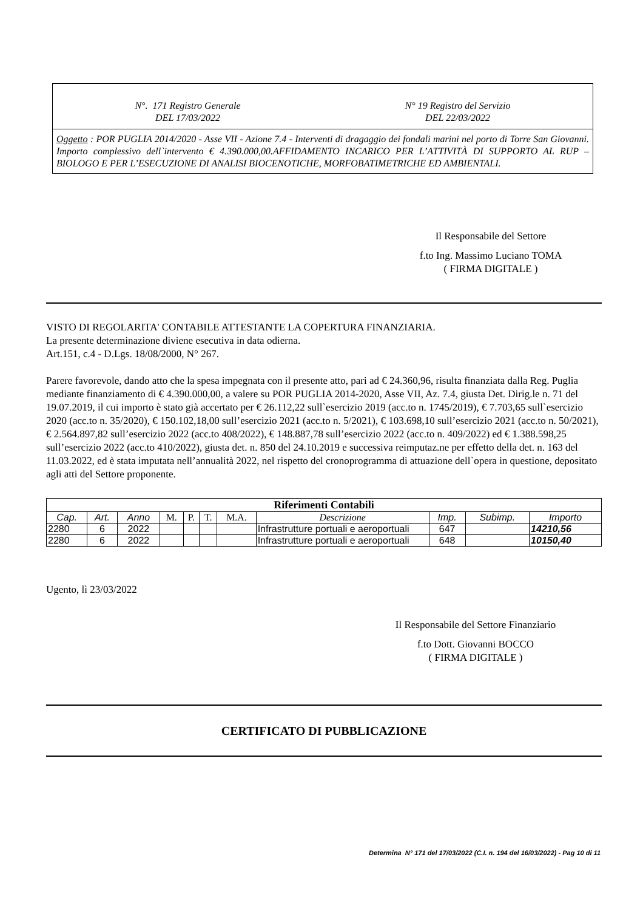N°. 171 Registro Generale
DEL 17/03/2022
N° 19 Registro del Servizio
DEL 22/03/2022
Oggetto : POR PUGLIA 2014/2020 - Asse VII - Azione 7.4 - Interventi di dragaggio dei fondali marini nel porto di Torre San Giovanni. Importo complessivo dell`intervento € 4.390.000,00.AFFIDAMENTO INCARICO PER L’ATTIVITÀ DI SUPPORTO AL RUP – BIOLOGO E PER L’ESECUZIONE DI ANALISI BIOCENOTICHE, MORFOBATIMETRICHE ED AMBIENTALI.
Il Responsabile del Settore
f.to Ing. Massimo Luciano TOMA
( FIRMA DIGITALE )
VISTO DI REGOLARITA' CONTABILE ATTESTANTE LA COPERTURA FINANZIARIA.
La presente determinazione diviene esecutiva in data odierna.
Art.151, c.4 - D.Lgs. 18/08/2000, N° 267.
Parere favorevole, dando atto che la spesa impegnata con il presente atto, pari ad € 24.360,96, risulta finanziata dalla Reg. Puglia mediante finanziamento di € 4.390.000,00, a valere su POR PUGLIA 2014-2020, Asse VII, Az. 7.4, giusta Det. Dirig.le n. 71 del 19.07.2019, il cui importo è stato già accertato per € 26.112,22 sull`esercizio 2019 (acc.to n. 1745/2019), € 7.703,65 sull`esercizio 2020 (acc.to n. 35/2020), € 150.102,18,00 sull’esercizio 2021 (acc.to n. 5/2021), € 103.698,10 sull’esercizio 2021 (acc.to n. 50/2021), € 2.564.897,82 sull’esercizio 2022 (acc.to 408/2022), € 148.887,78 sull’esercizio 2022 (acc.to n. 409/2022) ed € 1.388.598,25 sull’esercizio 2022 (acc.to 410/2022), giusta det. n. 850 del 24.10.2019 e successiva reimputaz.ne per effetto della det. n. 163 del 11.03.2022, ed è stata imputata nell’annualità 2022, nel rispetto del cronoprogramma di attuazione dell`opera in questione, depositato agli atti del Settore proponente.
| Riferimenti Contabili | | | | | | | | | | |
| --- | --- | --- | --- | --- | --- | --- | --- | --- | --- | --- |
| Cap. | Art. | Anno | M. | P. | T. | M.A. | Descrizione | Imp. | Subimp. | Importo |
| 2280 | 6 | 2022 | | | | | Infrastrutture portuali e aeroportuali | 647 | | 14210,56 |
| 2280 | 6 | 2022 | | | | | Infrastrutture portuali e aeroportuali | 648 | | 10150,40 |
Ugento, lì 23/03/2022
Il Responsabile del Settore Finanziario
f.to Dott. Giovanni BOCCO
( FIRMA DIGITALE )
CERTIFICATO DI PUBBLICAZIONE
Determina N° 171 del 17/03/2022 (C.I. n. 194 del 16/03/2022) - Pag 10 di 11